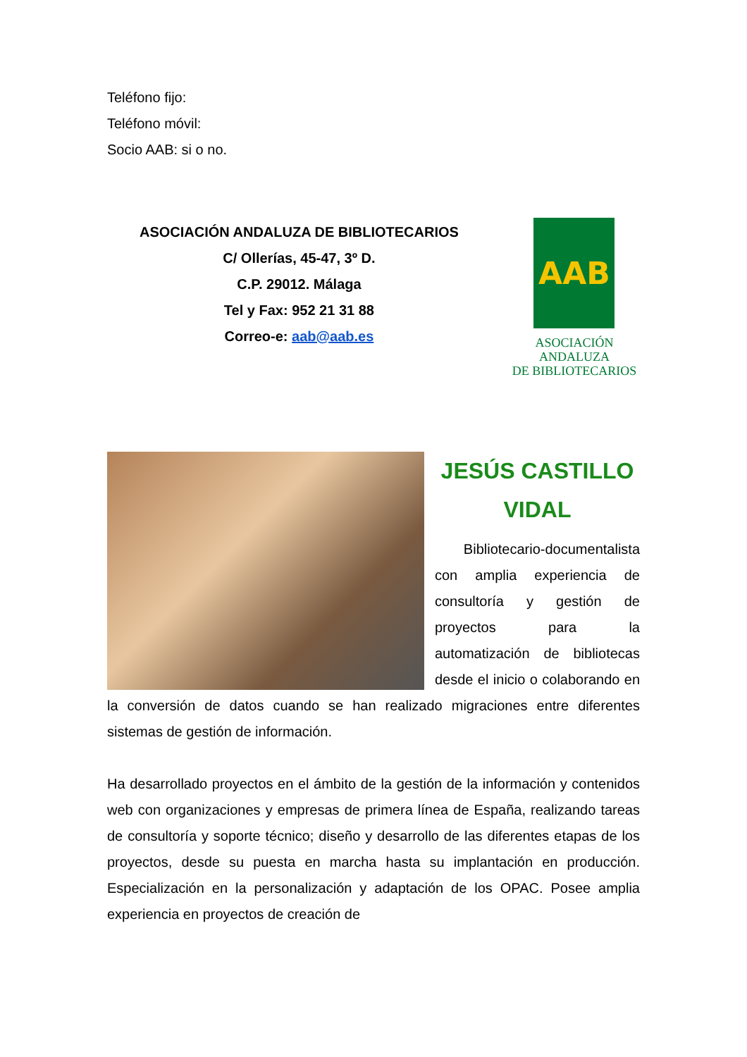Teléfono fijo:
Teléfono móvil:
Socio AAB: si o no.
ASOCIACIÓN ANDALUZA DE BIBLIOTECARIOS
C/ Ollerías, 45-47, 3º D.
C.P. 29012. Málaga
Tel y Fax: 952 21 31 88
Correo-e: aab@aab.es
AAB
ASOCIACIÓN ANDALUZA
DE BIBLIOTECARIOS
JESÚS CASTILLO VIDAL
Bibliotecario-documentalista con amplia experiencia de consultoría y gestión de proyectos para la automatización de bibliotecas desde el inicio o colaborando en la conversión de datos cuando se han realizado migraciones entre diferentes sistemas de gestión de información.
Ha desarrollado proyectos en el ámbito de la gestión de la información y contenidos web con organizaciones y empresas de primera línea de España, realizando tareas de consultoría y soporte técnico; diseño y desarrollo de las diferentes etapas de los proyectos, desde su puesta en marcha hasta su implantación en producción. Especialización en la personalización y adaptación de los OPAC. Posee amplia experiencia en proyectos de creación de